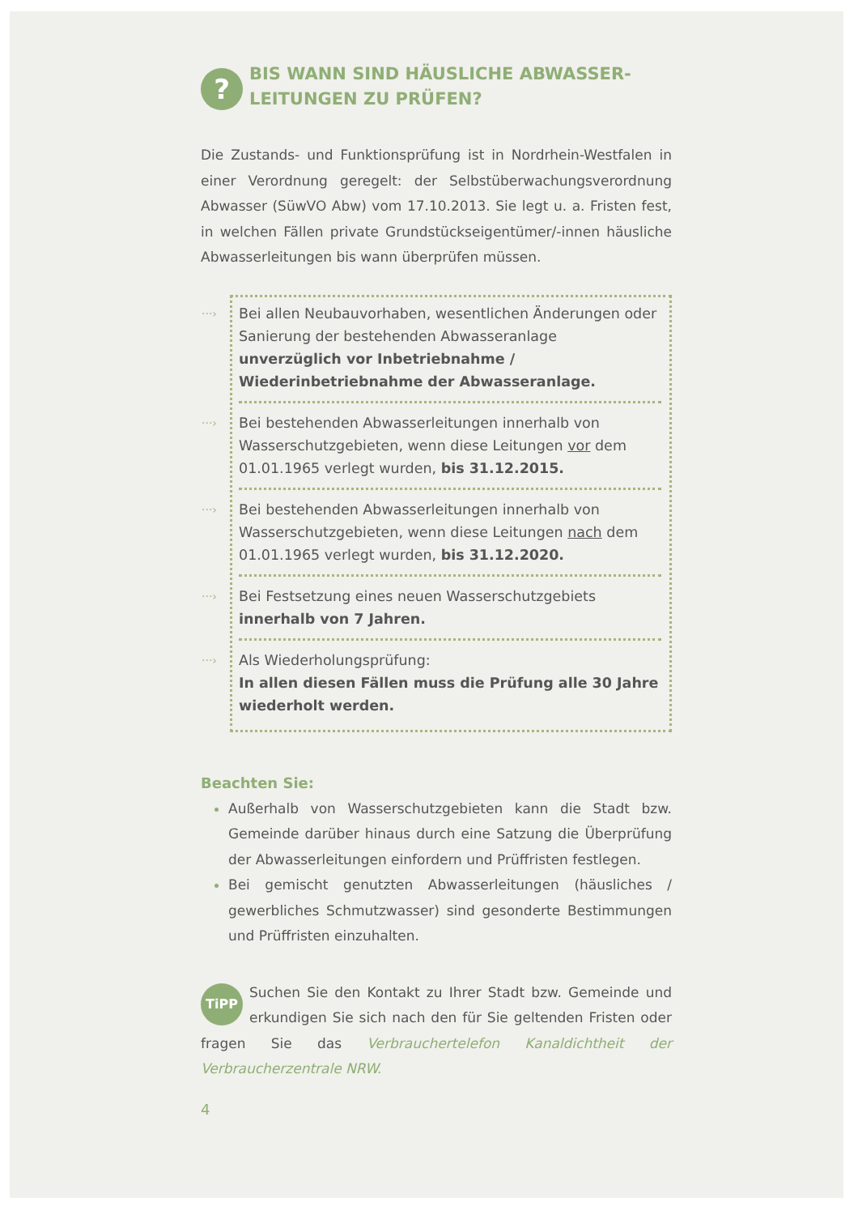?
BIS WANN SIND HÄUSLICHE ABWASSER-
LEITUNGEN ZU PRÜFEN?
Die Zustands- und Funktionsprüfung ist in Nordrhein-Westfalen in einer Verordnung geregelt: der Selbstüberwachungsverordnung Abwasser (SüwVO Abw) vom 17.10.2013. Sie legt u. a. Fristen fest, in welchen Fällen private Grundstückseigentümer/-innen häusliche Abwasserleitungen bis wann überprüfen müssen.
···› Bei allen Neubauvorhaben, wesentlichen Änderungen oder Sanierung der bestehenden Abwasseranlage unverzüglich vor Inbetriebnahme / Wiederinbetriebnahme der Abwasseranlage.
···› Bei bestehenden Abwasserleitungen innerhalb von Wasserschutzgebieten, wenn diese Leitungen vor dem 01.01.1965 verlegt wurden, bis 31.12.2015.
···› Bei bestehenden Abwasserleitungen innerhalb von Wasserschutzgebieten, wenn diese Leitungen nach dem 01.01.1965 verlegt wurden, bis 31.12.2020.
···› Bei Festsetzung eines neuen Wasserschutzgebiets innerhalb von 7 Jahren.
···› Als Wiederholungsprüfung:
In allen diesen Fällen muss die Prüfung alle 30 Jahre wiederholt werden.
Beachten Sie:
Außerhalb von Wasserschutzgebieten kann die Stadt bzw. Gemeinde darüber hinaus durch eine Satzung die Überprüfung der Abwasserleitungen einfordern und Prüffristen festlegen.
Bei gemischt genutzten Abwasserleitungen (häusliches / gewerbliches Schmutzwasser) sind gesonderte Bestimmungen und Prüffristen einzuhalten.
TiPP Suchen Sie den Kontakt zu Ihrer Stadt bzw. Gemeinde und erkundigen Sie sich nach den für Sie geltenden Fristen oder fragen Sie das Verbrauchertelefon Kanaldichtheit der Verbraucherzentrale NRW.
4